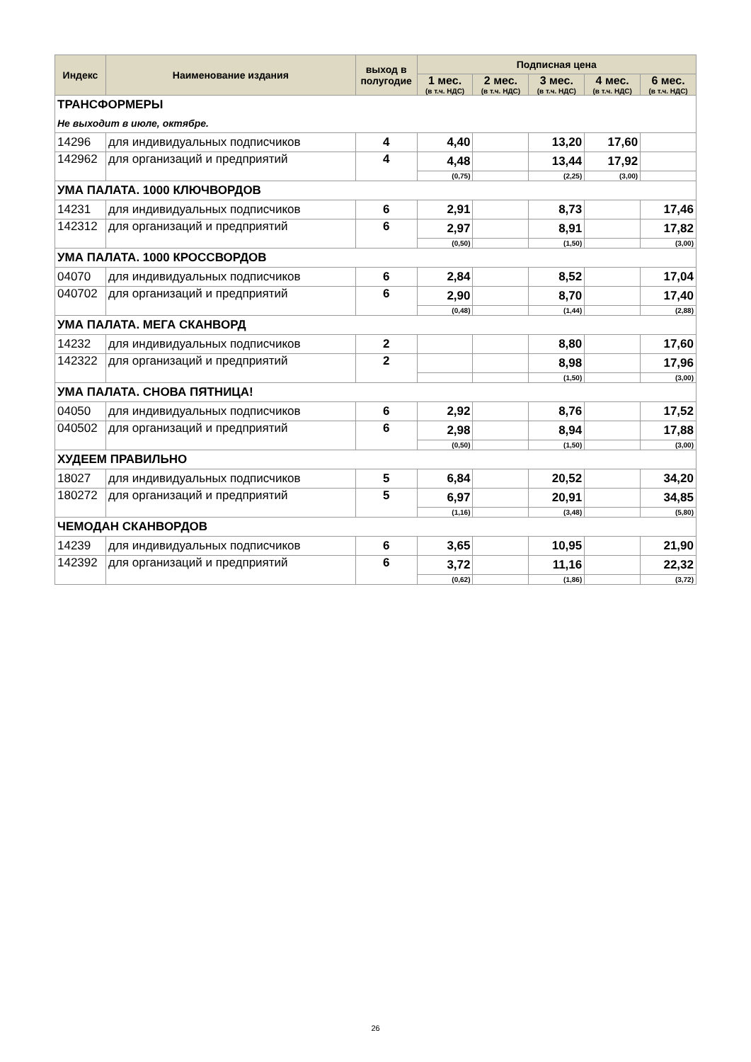| Индекс | Наименование издания | выход в полугодие | Подписная цена | | | | |
| --- | --- | --- | --- | --- | --- | --- | --- |
| | | | 1 мес. (в т.ч. НДС) | 2 мес. (в т.ч. НДС) | 3 мес. (в т.ч. НДС) | 4 мес. (в т.ч. НДС) | 6 мес. (в т.ч. НДС) |
| ТРАНСФОРМЕРЫ | | | | | | | |
| Не выходит в июле, октябре. | | | | | | | |
| 14296 | для индивидуальных подписчиков | 4 | 4,40 | | 13,20 | 17,60 | |
| 142962 | для организаций и предприятий | 4 | 4,48 | | 13,44 | 17,92 | |
| | | | (0,75) | | (2,25) | (3,00) | |
| УМА ПАЛАТА. 1000 КЛЮЧВОРДОВ | | | | | | | |
| 14231 | для индивидуальных подписчиков | 6 | 2,91 | | 8,73 | | 17,46 |
| 142312 | для организаций и предприятий | 6 | 2,97 | | 8,91 | | 17,82 |
| | | | (0,50) | | (1,50) | | (3,00) |
| УМА ПАЛАТА. 1000 КРОССВОРДОВ | | | | | | | |
| 04070 | для индивидуальных подписчиков | 6 | 2,84 | | 8,52 | | 17,04 |
| 040702 | для организаций и предприятий | 6 | 2,90 | | 8,70 | | 17,40 |
| | | | (0,48) | | (1,44) | | (2,88) |
| УМА ПАЛАТА. МЕГА СКАНВОРД | | | | | | | |
| 14232 | для индивидуальных подписчиков | 2 | | | 8,80 | | 17,60 |
| 142322 | для организаций и предприятий | 2 | | | 8,98 | | 17,96 |
| | | | | | (1,50) | | (3,00) |
| УМА ПАЛАТА. СНОВА ПЯТНИЦА! | | | | | | | |
| 04050 | для индивидуальных подписчиков | 6 | 2,92 | | 8,76 | | 17,52 |
| 040502 | для организаций и предприятий | 6 | 2,98 | | 8,94 | | 17,88 |
| | | | (0,50) | | (1,50) | | (3,00) |
| ХУДЕЕМ ПРАВИЛЬНО | | | | | | | |
| 18027 | для индивидуальных подписчиков | 5 | 6,84 | | 20,52 | | 34,20 |
| 180272 | для организаций и предприятий | 5 | 6,97 | | 20,91 | | 34,85 |
| | | | (1,16) | | (3,48) | | (5,80) |
| ЧЕМОДАН СКАНВОРДОВ | | | | | | | |
| 14239 | для индивидуальных подписчиков | 6 | 3,65 | | 10,95 | | 21,90 |
| 142392 | для организаций и предприятий | 6 | 3,72 | | 11,16 | | 22,32 |
| | | | (0,62) | | (1,86) | | (3,72) |
26